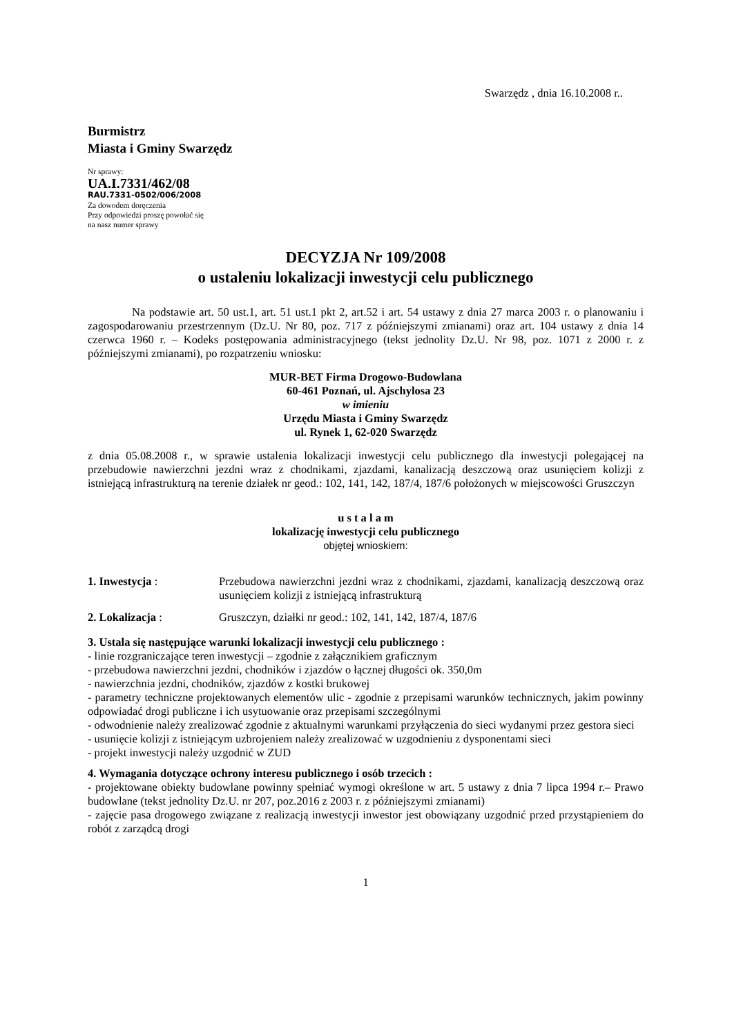Swarzędz , dnia 16.10.2008 r..
Burmistrz
Miasta i Gminy Swarzędz
Nr sprawy:
UA.I.7331/462/08
RAU.7331-0502/006/2008
Za dowodem doręczenia
Przy odpowiedzi proszę powołać się
na nasz numer sprawy
DECYZJA Nr 109/2008
o ustaleniu lokalizacji inwestycji celu publicznego
Na podstawie art. 50 ust.1, art. 51 ust.1 pkt 2, art.52 i art. 54 ustawy z dnia 27 marca 2003 r. o planowaniu i zagospodarowaniu przestrzennym (Dz.U. Nr 80, poz. 717 z późniejszymi zmianami) oraz art. 104 ustawy z dnia 14 czerwca 1960 r. – Kodeks postępowania administracyjnego (tekst jednolity Dz.U. Nr 98, poz. 1071 z 2000 r. z późniejszymi zmianami), po rozpatrzeniu wniosku:
MUR-BET Firma Drogowo-Budowlana
60-461 Poznań, ul. Ajschylosa 23
w imieniu
Urzędu Miasta i Gminy Swarzędz
ul. Rynek 1, 62-020 Swarzędz
z dnia 05.08.2008 r., w sprawie ustalenia lokalizacji inwestycji celu publicznego dla inwestycji polegającej na przebudowie nawierzchni jezdni wraz z chodnikami, zjazdami, kanalizacją deszczową oraz usunięciem kolizji z istniejącą infrastrukturą na terenie działek nr geod.: 102, 141, 142, 187/4, 187/6 położonych w miejscowości Gruszczyn
u s t a l a m
lokalizację inwestycji celu publicznego
objętej wnioskiem:
1. Inwestycja : Przebudowa nawierzchni jezdni wraz z chodnikami, zjazdami, kanalizacją deszczową oraz usunięciem kolizji z istniejącą infrastrukturą
2. Lokalizacja : Gruszczyn, działki nr geod.: 102, 141, 142, 187/4, 187/6
3. Ustala się następujące warunki lokalizacji inwestycji celu publicznego :
- linie rozgraniczające teren inwestycji – zgodnie z załącznikiem graficznym
- przebudowa nawierzchni jezdni, chodników i zjazdów o łącznej długości ok. 350,0m
- nawierzchnia jezdni, chodników, zjazdów z kostki brukowej
- parametry techniczne projektowanych elementów ulic - zgodnie z przepisami warunków technicznych, jakim powinny odpowiadać drogi publiczne i ich usytuowanie oraz przepisami szczególnymi
- odwodnienie należy zrealizować zgodnie z aktualnymi warunkami przyłączenia do sieci wydanymi przez gestora sieci
- usunięcie kolizji z istniejącym uzbrojeniem należy zrealizować w uzgodnieniu z dysponentami sieci
- projekt inwestycji należy uzgodnić w ZUD
4. Wymagania dotyczące ochrony interesu publicznego i osób trzecich :
- projektowane obiekty budowlane powinny spełniać wymogi określone w art. 5 ustawy z dnia 7 lipca 1994 r.– Prawo budowlane (tekst jednolity Dz.U. nr 207, poz.2016 z 2003 r. z późniejszymi zmianami)
- zajęcie pasa drogowego związane z realizacją inwestycji inwestor jest obowiązany uzgodnić przed przystąpieniem do robót z zarządcą drogi
1